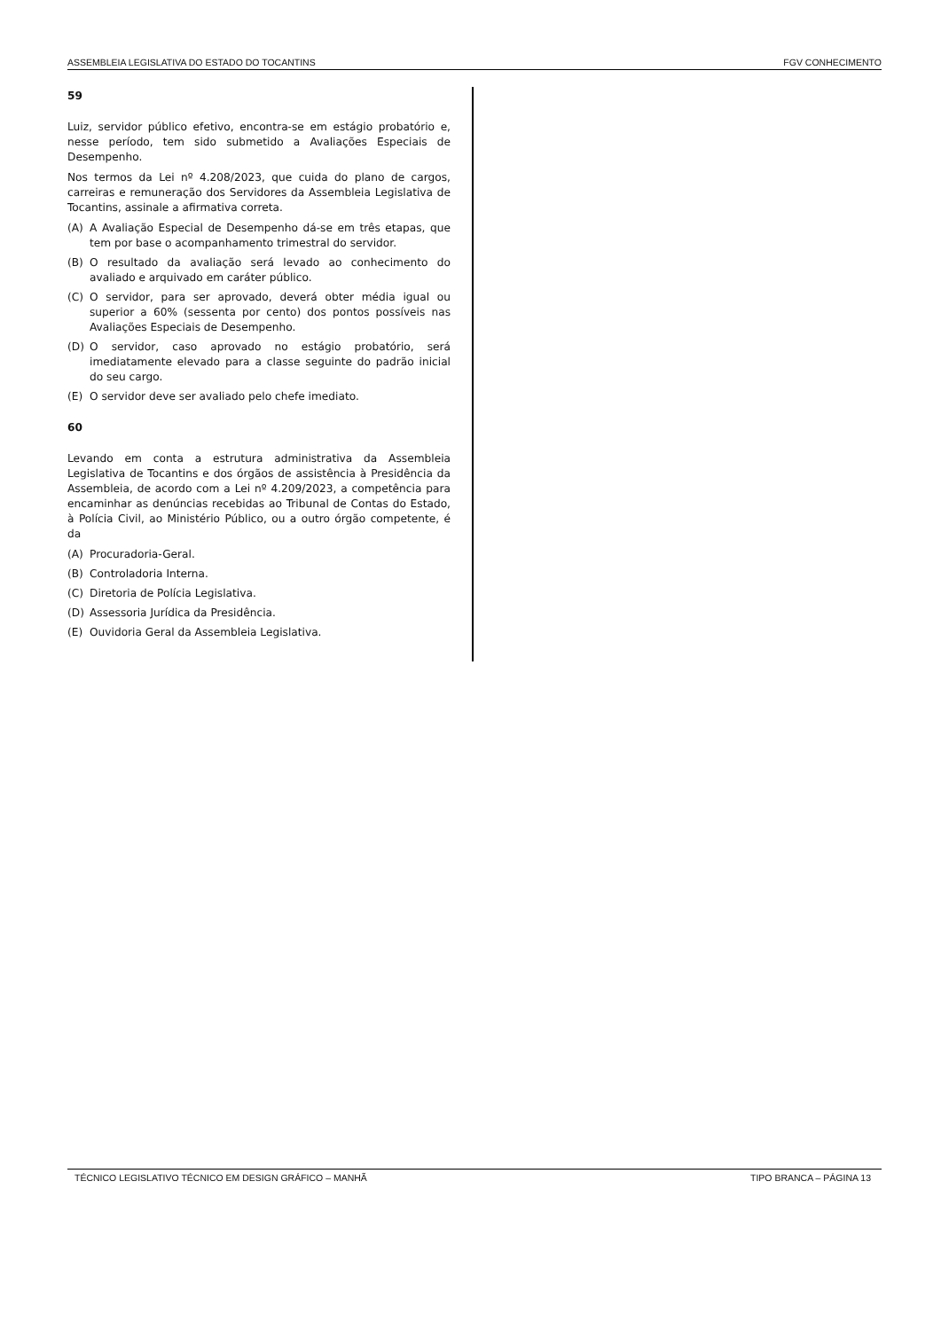ASSEMBLEIA LEGISLATIVA DO ESTADO DO TOCANTINS FGV CONHECIMENTO
59
Luiz, servidor público efetivo, encontra-se em estágio probatório e, nesse período, tem sido submetido a Avaliações Especiais de Desempenho.
Nos termos da Lei nº 4.208/2023, que cuida do plano de cargos, carreiras e remuneração dos Servidores da Assembleia Legislativa de Tocantins, assinale a afirmativa correta.
(A) A Avaliação Especial de Desempenho dá-se em três etapas, que tem por base o acompanhamento trimestral do servidor.
(B) O resultado da avaliação será levado ao conhecimento do avaliado e arquivado em caráter público.
(C) O servidor, para ser aprovado, deverá obter média igual ou superior a 60% (sessenta por cento) dos pontos possíveis nas Avaliações Especiais de Desempenho.
(D) O servidor, caso aprovado no estágio probatório, será imediatamente elevado para a classe seguinte do padrão inicial do seu cargo.
(E) O servidor deve ser avaliado pelo chefe imediato.
60
Levando em conta a estrutura administrativa da Assembleia Legislativa de Tocantins e dos órgãos de assistência à Presidência da Assembleia, de acordo com a Lei nº 4.209/2023, a competência para encaminhar as denúncias recebidas ao Tribunal de Contas do Estado, à Polícia Civil, ao Ministério Público, ou a outro órgão competente, é da
(A) Procuradoria-Geral.
(B) Controladoria Interna.
(C) Diretoria de Polícia Legislativa.
(D) Assessoria Jurídica da Presidência.
(E) Ouvidoria Geral da Assembleia Legislativa.
TÉCNICO LEGISLATIVO TÉCNICO EM DESIGN GRÁFICO – MANHÃ TIPO BRANCA – PÁGINA 13